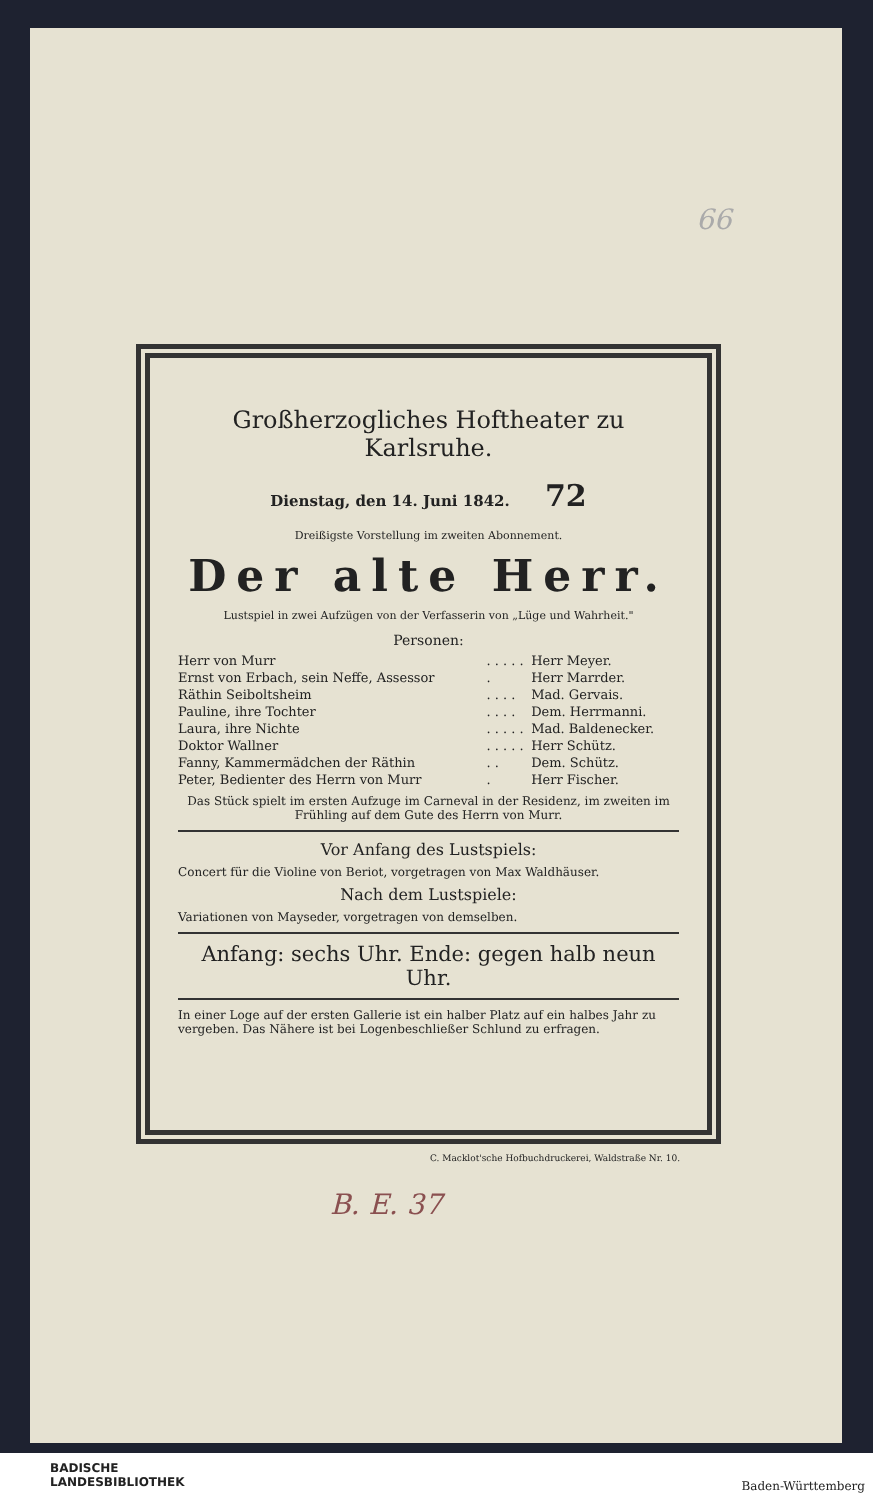66
Großherzogliches Hoftheater zu Karlsruhe.
Dienstag, den 14. Juni 1842. 72
Dreißigste Vorstellung im zweiten Abonnement.
Der alte Herr.
Lustspiel in zwei Aufzügen von der Verfasserin von „Lüge und Wahrheit."
Personen:
| Herr von Murr | . . . . . | Herr Meyer. |
| Ernst von Erbach, sein Neffe, Assessor | . | Herr Marrder. |
| Räthin Seiboltsheim | . . . . | Mad. Gervais. |
| Pauline, ihre Tochter | . . . . | Dem. Herrmanni. |
| Laura, ihre Nichte | . . . . . | Mad. Baldenecker. |
| Doktor Wallner | . . . . . | Herr Schütz. |
| Fanny, Kammermädchen der Räthin | . . | Dem. Schütz. |
| Peter, Bedienter des Herrn von Murr | . | Herr Fischer. |
Das Stück spielt im ersten Aufzuge im Carneval in der Residenz, im zweiten im Frühling auf dem Gute des Herrn von Murr.
Vor Anfang des Lustspiels:
Concert für die Violine von Beriot, vorgetragen von Max Waldhäuser.
Nach dem Lustspiele:
Variationen von Mayseder, vorgetragen von demselben.
Anfang: sechs Uhr. Ende: gegen halb neun Uhr.
In einer Loge auf der ersten Gallerie ist ein halber Platz auf ein halbes Jahr zu vergeben. Das Nähere ist bei Logenbeschließer Schlund zu erfragen.
C. Macklot'sche Hofbuchdruckerei, Waldstraße Nr. 10.
B. E. 37
BADISCHE
LANDESBIBLIOTHEK Baden-Württemberg